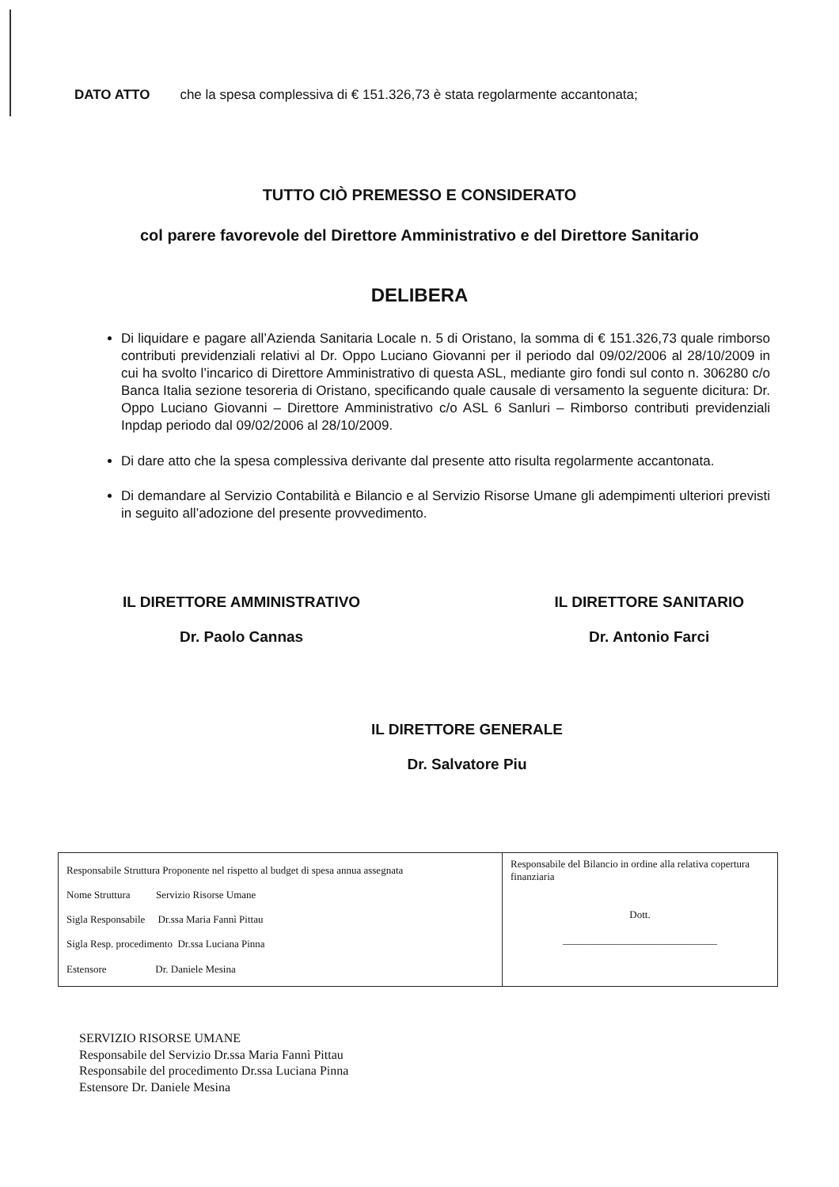DATO ATTO che la spesa complessiva di € 151.326,73 è stata regolarmente accantonata;
TUTTO CIÒ PREMESSO E CONSIDERATO
col parere favorevole del Direttore Amministrativo e del Direttore Sanitario
DELIBERA
Di liquidare e pagare all’Azienda Sanitaria Locale n. 5 di Oristano, la somma di € 151.326,73 quale rimborso contributi previdenziali relativi al Dr. Oppo Luciano Giovanni per il periodo dal 09/02/2006 al 28/10/2009 in cui ha svolto l’incarico di Direttore Amministrativo di questa ASL, mediante giro fondi sul conto n. 306280 c/o Banca Italia sezione tesoreria di Oristano, specificando quale causale di versamento la seguente dicitura: Dr. Oppo Luciano Giovanni – Direttore Amministrativo c/o ASL 6 Sanluri – Rimborso contributi previdenziali Inpdap periodo dal 09/02/2006 al 28/10/2009.
Di dare atto che la spesa complessiva derivante dal presente atto risulta regolarmente accantonata.
Di demandare al Servizio Contabilità e Bilancio e al Servizio Risorse Umane gli adempimenti ulteriori previsti in seguito all’adozione del presente provvedimento.
IL DIRETTORE AMMINISTRATIVO
Dr. Paolo Cannas
IL DIRETTORE SANITARIO
Dr. Antonio Farci
IL DIRETTORE GENERALE
Dr. Salvatore Piu
| Responsabile Struttura Proponente nel rispetto al budget di spesa annua assegnata Nome Struttura Servizio Risorse Umane Sigla Responsabile Dr.ssa Maria Fannì Pittau Sigla Resp. procedimento Dr.ssa Luciana Pinna Estensore Dr. Daniele Mesina | Responsabile del Bilancio in ordine alla relativa copertura finanziaria Dott. ______________________________ |
SERVIZIO RISORSE UMANE
Responsabile del Servizio Dr.ssa Maria Fannì Pittau
Responsabile del procedimento Dr.ssa Luciana Pinna
Estensore Dr. Daniele Mesina